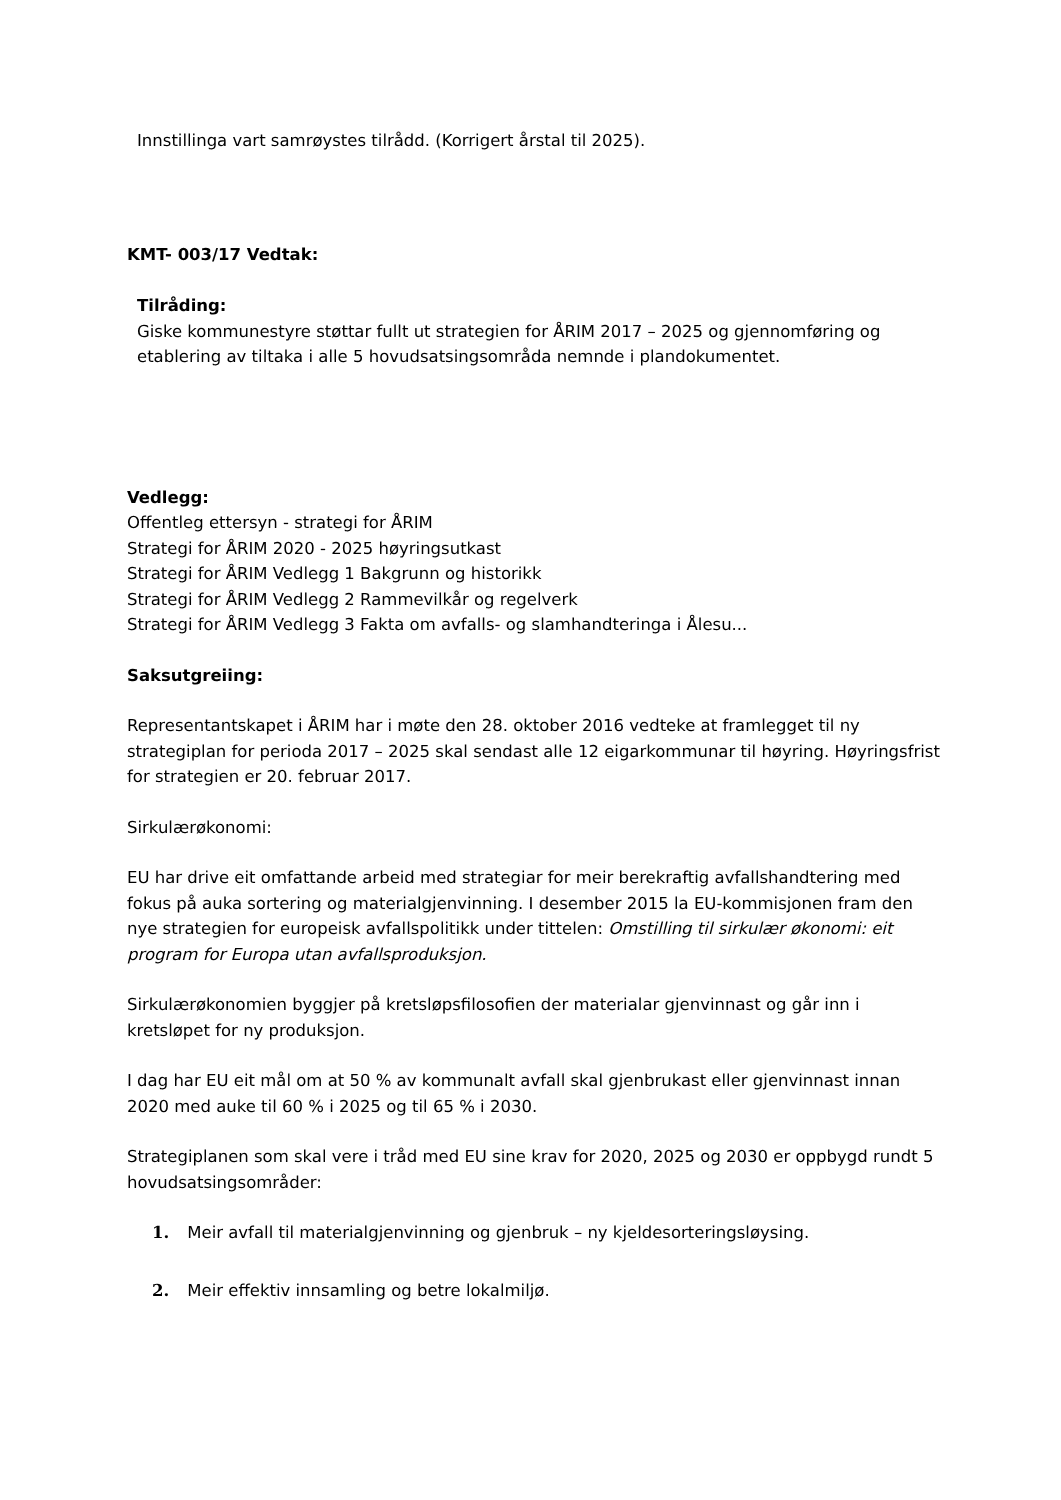Innstillinga vart samrøystes tilrådd. (Korrigert årstal til 2025).
KMT- 003/17 Vedtak:
Tilråding:
Giske kommunestyre støttar fullt ut strategien for ÅRIM 2017 – 2025 og gjennomføring og etablering av tiltaka i alle 5 hovudsatsingsområda nemnde i plandokumentet.
Vedlegg:
Offentleg ettersyn - strategi for ÅRIM
Strategi for ÅRIM 2020 - 2025 høyringsutkast
Strategi for ÅRIM Vedlegg 1 Bakgrunn og historikk
Strategi for ÅRIM Vedlegg 2 Rammevilkår og regelverk
Strategi for ÅRIM Vedlegg 3 Fakta om avfalls- og slamhandteringa i Ålesu...
Saksutgreiing:
Representantskapet i ÅRIM har i møte den 28. oktober 2016 vedteke at framlegget til ny strategiplan for perioda 2017 – 2025 skal sendast alle 12 eigarkommunar til høyring. Høyringsfrist for strategien er 20. februar 2017.
Sirkulærøkonomi:
EU har drive eit omfattande arbeid med strategiar for meir berekraftig avfallshandtering med fokus på auka sortering og materialgjenvinning. I desember 2015 la EU-kommisjonen fram den nye strategien for europeisk avfallspolitikk under tittelen: Omstilling til sirkulær økonomi: eit program for Europa utan avfallsproduksjon.
Sirkulærøkonomien byggjer på kretsløpsfilosofien der materialar gjenvinnast og går inn i kretsløpet for ny produksjon.
I dag har EU eit mål om at 50 % av kommunalt avfall skal gjenbrukast eller gjenvinnast innan 2020 med auke til 60 % i 2025 og til 65 % i 2030.
Strategiplanen som skal vere i tråd med EU sine krav for 2020, 2025 og 2030 er oppbygd rundt 5 hovudsatsingsområder:
1. Meir avfall til materialgjenvinning og gjenbruk – ny kjeldesorteringsløysing.
2. Meir effektiv innsamling og betre lokalmiljø.